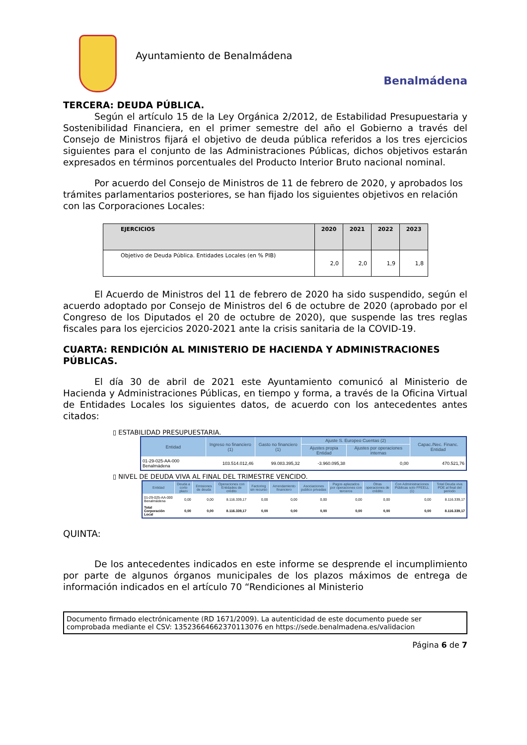Ayuntamiento de Benalmádena
Benalmádena
TERCERA: DEUDA PÚBLICA.
Según el artículo 15 de la Ley Orgánica 2/2012, de Estabilidad Presupuestaria y Sostenibilidad Financiera, en el primer semestre del año el Gobierno a través del Consejo de Ministros fijará el objetivo de deuda pública referidos a los tres ejercicios siguientes para el conjunto de las Administraciones Públicas, dichos objetivos estarán expresados en términos porcentuales del Producto Interior Bruto nacional nominal.
Por acuerdo del Consejo de Ministros de 11 de febrero de 2020, y aprobados los trámites parlamentarios posteriores, se han fijado los siguientes objetivos en relación con las Corporaciones Locales:
| EJERCICIOS | 2020 | 2021 | 2022 | 2023 |
| --- | --- | --- | --- | --- |
| Objetivo de Deuda Pública. Entidades Locales (en % PIB) | 2,0 | 2,0 | 1,9 | 1,8 |
El Acuerdo de Ministros del 11 de febrero de 2020 ha sido suspendido, según el acuerdo adoptado por Consejo de Ministros del 6 de octubre de 2020 (aprobado por el Congreso de los Diputados el 20 de octubre de 2020), que suspende las tres reglas fiscales para los ejercicios 2020-2021 ante la crisis sanitaria de la COVID-19.
CUARTA: RENDICIÓN AL MINISTERIO DE HACIENDA Y ADMINISTRACIONES PÚBLICAS.
El día 30 de abril de 2021 este Ayuntamiento comunicó al Ministerio de Hacienda y Administraciones Públicas, en tiempo y forma, a través de la Oficina Virtual de Entidades Locales los siguientes datos, de acuerdo con los antecedentes antes citados:
▯ ESTABILIDAD PRESUPUESTARIA.
| Entidad | Ingreso no financiero (1) | Gasto no financiero (1) | Ajuste S. Europeo Cuentas (2) | | Capac./Nec. Financ. Entidad |
| --- | --- | --- | --- | --- | --- |
| | | | Ajustes propia Entidad | Ajustes por operaciones internas | |
| 01-29-025-AA-000 Benalmádena | 103.514.012,46 | 99.083.395,32 | -3.960.095,38 | 0,00 | 470.521,76 |
▯ NIVEL DE DEUDA VIVA AL FINAL DEL TRIMESTRE VENCIDO.
| Entidad | Deuda a corto plazo | Emisiones de deuda | Operaciones con Entidades de crédito | Factoring sin recurso | Arrendamiento financiero | Asociaciones publico privadas | Pagos aplazados por operaciones con terceros | Otras operaciones de crédito | Con Administraciones Públicas solo FFEELL (1) | Total Deuda viva PDE al final del periodo |
| --- | --- | --- | --- | --- | --- | --- | --- | --- | --- | --- |
| 01-29-025-AA-000 Benalmádena | 0,00 | 0,00 | 8.116.339,17 | 0,00 | 0,00 | 0,00 | 0,00 | 0,00 | 0,00 | 8.116.339,17 |
| Total Corporación Local | 0,00 | 0,00 | 8.116.339,17 | 0,00 | 0,00 | 0,00 | 0,00 | 0,00 | 0,00 | 8.116.339,17 |
QUINTA:
De los antecedentes indicados en este informe se desprende el incumplimiento por parte de algunos órganos municipales de los plazos máximos de entrega de información indicados en el artículo 70 “Rendiciones al Ministerio
Documento firmado electrónicamente (RD 1671/2009). La autenticidad de este documento puede ser comprobada mediante el CSV: 13523664662370113076 en https://sede.benalmadena.es/validacion
Página 6 de 7